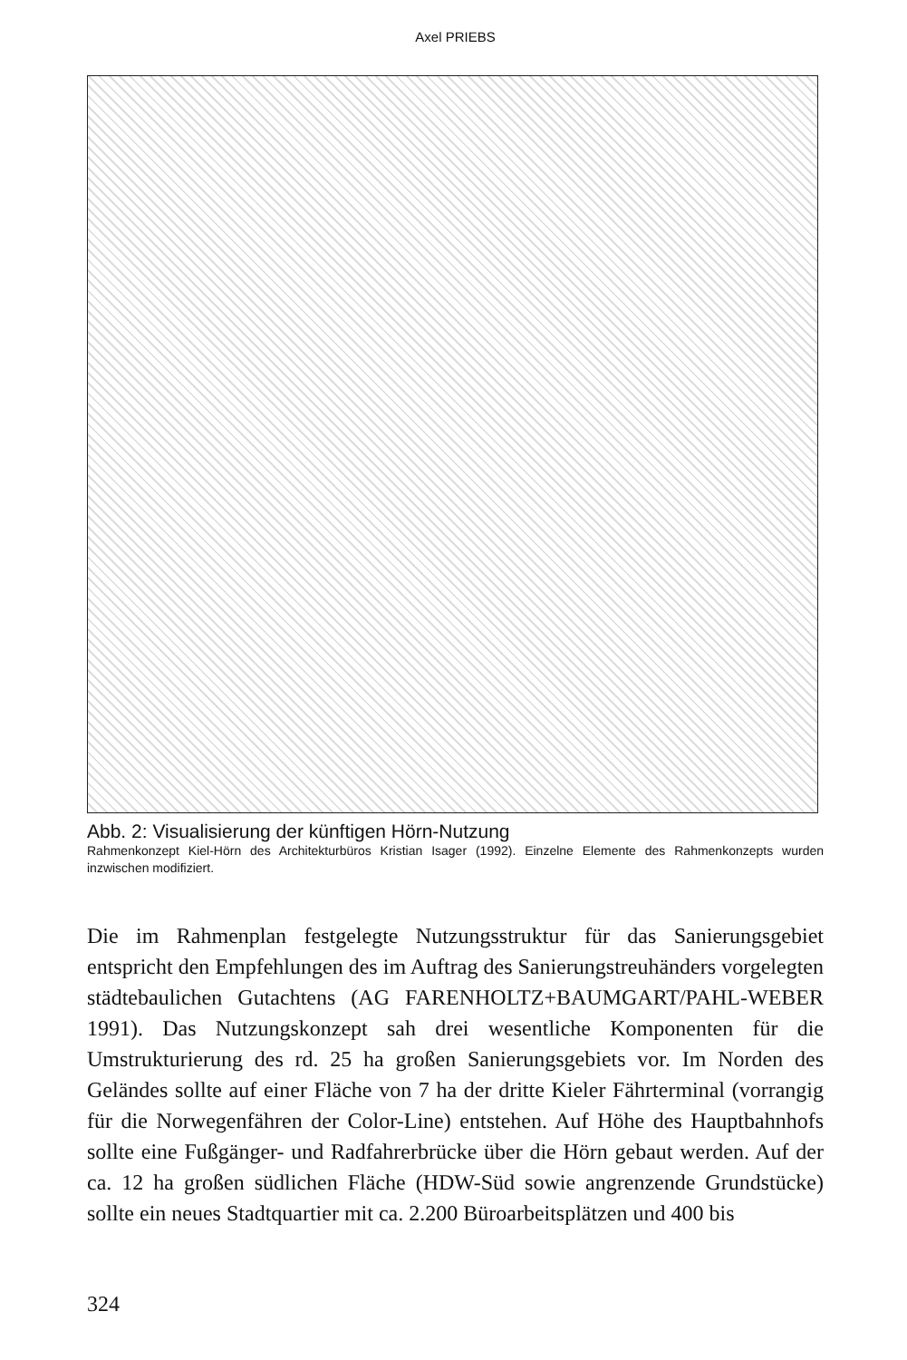Axel PRIEBS
Abb. 2: Visualisierung der künftigen Hörn-Nutzung
Rahmenkonzept Kiel-Hörn des Architekturbüros Kristian Isager (1992). Einzelne Elemente des Rahmenkonzepts wurden inzwischen modifiziert.
Die im Rahmenplan festgelegte Nutzungsstruktur für das Sanierungsgebiet entspricht den Empfehlungen des im Auftrag des Sanierungstreuhänders vorgelegten städtebaulichen Gutachtens (AG FARENHOLTZ+BAUMGART/PAHL-WEBER 1991). Das Nutzungskonzept sah drei wesentliche Komponenten für die Umstrukturierung des rd. 25 ha großen Sanierungsgebiets vor. Im Norden des Geländes sollte auf einer Fläche von 7 ha der dritte Kieler Fährterminal (vorrangig für die Norwegenfähren der Color-Line) entstehen. Auf Höhe des Hauptbahnhofs sollte eine Fußgänger- und Radfahrerbrücke über die Hörn gebaut werden. Auf der ca. 12 ha großen südlichen Fläche (HDW-Süd sowie angrenzende Grundstücke) sollte ein neues Stadtquartier mit ca. 2.200 Büroarbeitsplätzen und 400 bis
324